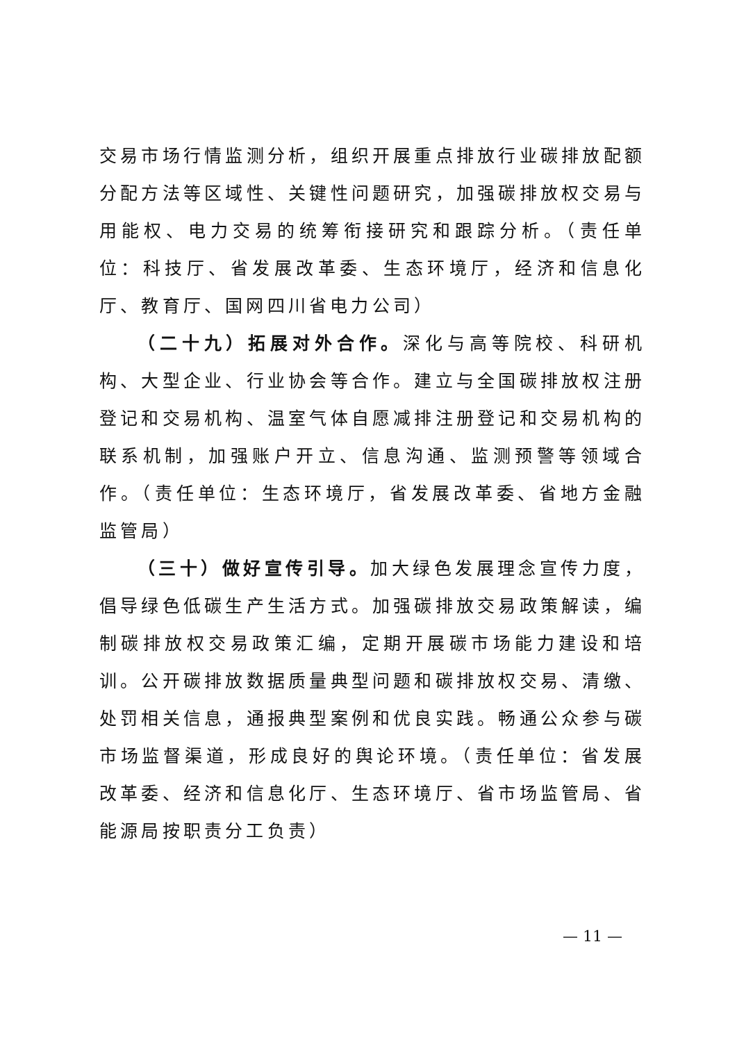交易市场行情监测分析，组织开展重点排放行业碳排放配额分配方法等区域性、关键性问题研究，加强碳排放权交易与用能权、电力交易的统筹衔接研究和跟踪分析。（责任单位：科技厅、省发展改革委、生态环境厅，经济和信息化厅、教育厅、国网四川省电力公司）
（二十九）拓展对外合作。深化与高等院校、科研机构、大型企业、行业协会等合作。建立与全国碳排放权注册登记和交易机构、温室气体自愿减排注册登记和交易机构的联系机制，加强账户开立、信息沟通、监测预警等领域合作。（责任单位：生态环境厅，省发展改革委、省地方金融监管局）
（三十）做好宣传引导。加大绿色发展理念宣传力度，倡导绿色低碳生产生活方式。加强碳排放交易政策解读，编制碳排放权交易政策汇编，定期开展碳市场能力建设和培训。公开碳排放数据质量典型问题和碳排放权交易、清缴、处罚相关信息，通报典型案例和优良实践。畅通公众参与碳市场监督渠道，形成良好的舆论环境。（责任单位：省发展改革委、经济和信息化厅、生态环境厅、省市场监管局、省能源局按职责分工负责）
— 11 —